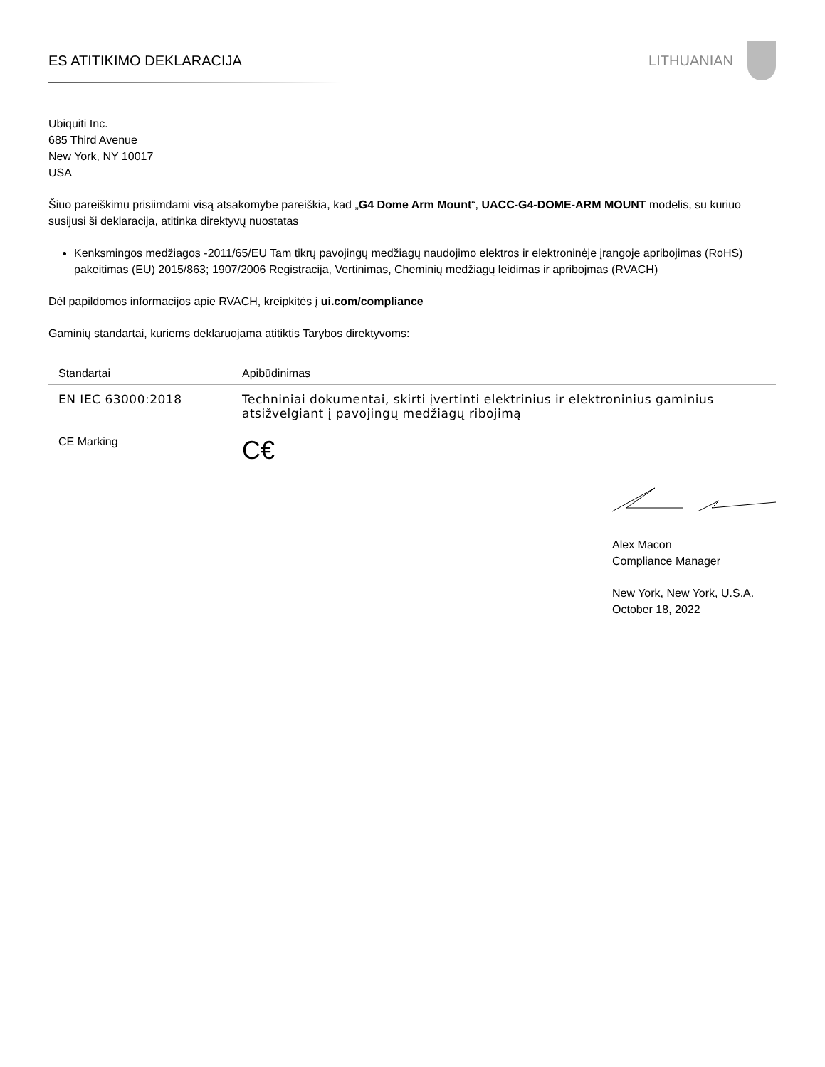ES ATITIKIMO DEKLARACIJA LITHUANIAN
Ubiquiti Inc.
685 Third Avenue
New York, NY 10017
USA
Šiuo pareiškimu prisiimdami visą atsakomybe pareiškia, kad „G4 Dome Arm Mount“, UACC-G4-DOME-ARM MOUNT modelis, su kuriuo susijusi ši deklaracija, atitinka direktyvų nuostatas
Kenksmingos medžiagos -2011/65/EU Tam tikrų pavojingų medžiagų naudojimo elektros ir elektroninėje įrangoje apribojimas (RoHS) pakeitimas (EU) 2015/863; 1907/2006 Registracija, Vertinimas, Cheminių medžiagų leidimas ir apribojmas (RVACH)
Dėl papildomos informacijos apie RVACH, kreipkitės į ui.com/compliance
Gaminių standartai, kuriems deklaruojama atitiktis Tarybos direktyvoms:
| Standartai | Apibūdinimas |
| --- | --- |
| EN IEC 63000:2018 | Techniniai dokumentai, skirti įvertinti elektrinius ir elektroninius gaminius atsižvelgiant į pavojingų medžiagų ribojimą |
| CE Marking | C€ |
Alex Macon
Compliance Manager
New York, New York, U.S.A.
October 18, 2022